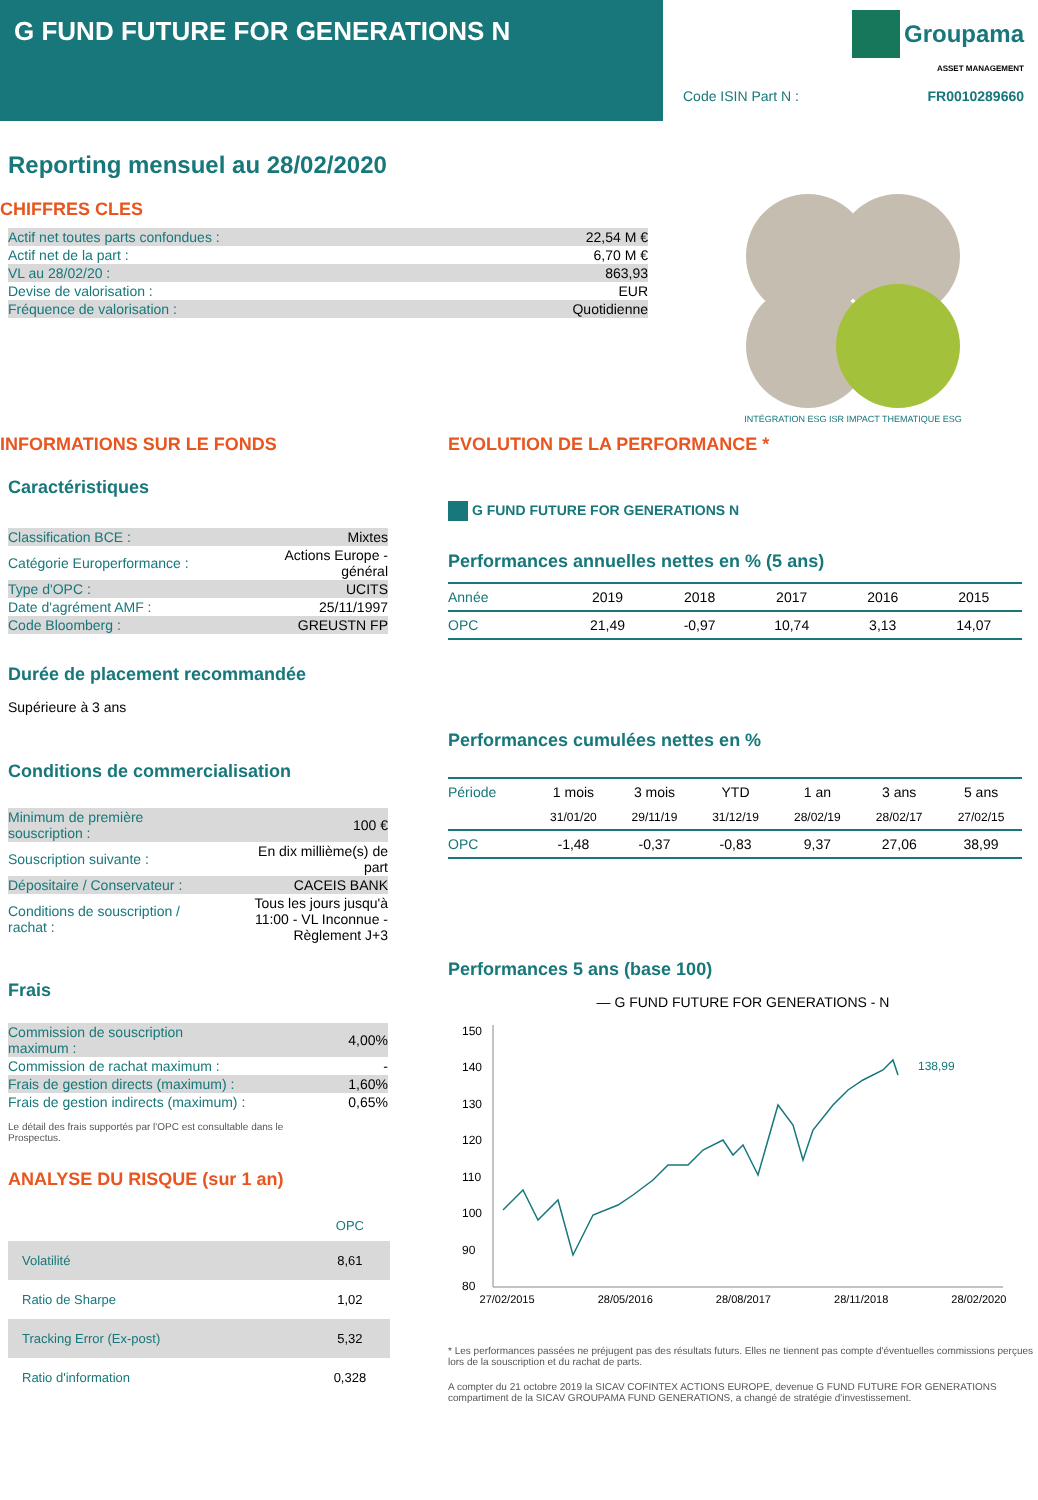G FUND FUTURE FOR GENERATIONS N
Groupama
ASSET MANAGEMENT
Code ISIN Part N : FR0010289660
Reporting mensuel au 28/02/2020
CHIFFRES CLES
| Actif net toutes parts confondues : | 22,54 M € |
| Actif net de la part : | 6,70 M € |
| VL au 28/02/20 : | 863,93 |
| Devise de valorisation : | EUR |
| Fréquence de valorisation : | Quotidienne |
INTÉGRATION ESG ISR IMPACT THEMATIQUE ESG
INFORMATIONS SUR LE FONDS
Caractéristiques
| Classification BCE : | Mixtes |
| Catégorie Europerformance : | Actions Europe - général |
| Type d'OPC : | UCITS |
| Date d'agrément AMF : | 25/11/1997 |
| Code Bloomberg : | GREUSTN FP |
Durée de placement recommandée
Supérieure à 3 ans
Conditions de commercialisation
| Minimum de première souscription : | 100 € |
| Souscription suivante : | En dix millième(s) de part |
| Dépositaire / Conservateur : | CACEIS BANK |
| Conditions de souscription / rachat : | Tous les jours jusqu'à 11:00 - VL Inconnue - Règlement J+3 |
Frais
| Commission de souscription maximum : | 4,00% |
| Commission de rachat maximum : | - |
| Frais de gestion directs (maximum) : | 1,60% |
| Frais de gestion indirects (maximum) : | 0,65% |
Le détail des frais supportés par l'OPC est consultable dans le
Prospectus.
ANALYSE DU RISQUE (sur 1 an)
| | OPC |
| --- | --- |
| Volatilité | 8,61 |
| Ratio de Sharpe | 1,02 |
| Tracking Error (Ex-post) | 5,32 |
| Ratio d'information | 0,328 |
EVOLUTION DE LA PERFORMANCE *
G FUND FUTURE FOR GENERATIONS N
Performances annuelles nettes en % (5 ans)
| Année | 2019 | 2018 | 2017 | 2016 | 2015 |
| --- | --- | --- | --- | --- | --- |
| OPC | 21,49 | -0,97 | 10,74 | 3,13 | 14,07 |
Performances cumulées nettes en %
| Période | 1 mois | 3 mois | YTD | 1 an | 3 ans | 5 ans |
| --- | --- | --- | --- | --- | --- | --- |
| | 31/01/20 | 29/11/19 | 31/12/19 | 28/02/19 | 28/02/17 | 27/02/15 |
| OPC | -1,48 | -0,37 | -0,83 | 9,37 | 27,06 | 38,99 |
Performances 5 ans (base 100)
— G FUND FUTURE FOR GENERATIONS - N
150
140
130
120
110
100
90
80
138,99
27/02/2015 28/05/2016 28/08/2017 28/11/2018 28/02/2020
* Les performances passées ne préjugent pas des résultats futurs. Elles ne tiennent pas compte d'éventuelles commissions perçues lors de la souscription et du rachat de parts.
A compter du 21 octobre 2019 la SICAV COFINTEX ACTIONS EUROPE, devenue G FUND FUTURE FOR GENERATIONS compartiment de la SICAV GROUPAMA FUND GENERATIONS, a changé de stratégie d'investissement.